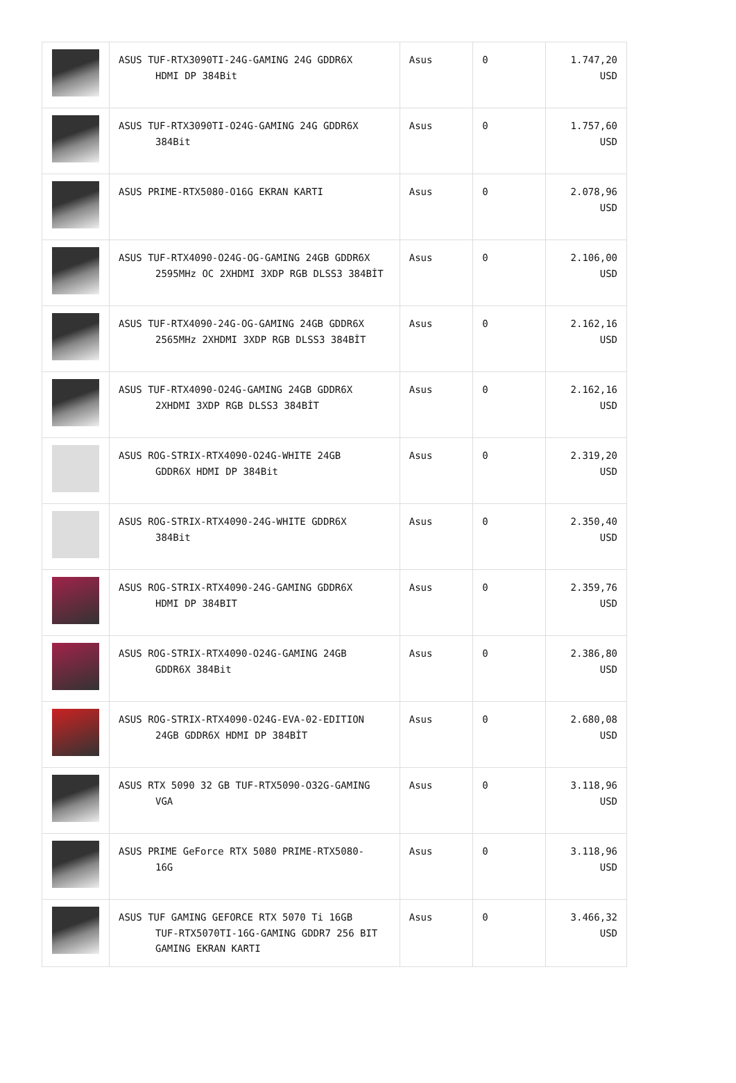| | ASUS TUF-RTX3090TI-24G-GAMING 24G GDDR6X HDMI DP 384Bit | Asus | 0 | 1.747,20 USD |
| | ASUS TUF-RTX3090TI-O24G-GAMING 24G GDDR6X 384Bit | Asus | 0 | 1.757,60 USD |
| | ASUS PRIME-RTX5080-O16G EKRAN KARTI | Asus | 0 | 2.078,96 USD |
| | ASUS TUF-RTX4090-O24G-OG-GAMING 24GB GDDR6X 2595MHz OC 2XHDMI 3XDP RGB DLSS3 384BİT | Asus | 0 | 2.106,00 USD |
| | ASUS TUF-RTX4090-24G-OG-GAMING 24GB GDDR6X 2565MHz 2XHDMI 3XDP RGB DLSS3 384BİT | Asus | 0 | 2.162,16 USD |
| | ASUS TUF-RTX4090-O24G-GAMING 24GB GDDR6X 2XHDMI 3XDP RGB DLSS3 384BİT | Asus | 0 | 2.162,16 USD |
| | ASUS ROG-STRIX-RTX4090-O24G-WHITE 24GB GDDR6X HDMI DP 384Bit | Asus | 0 | 2.319,20 USD |
| | ASUS ROG-STRIX-RTX4090-24G-WHITE GDDR6X 384Bit | Asus | 0 | 2.350,40 USD |
| | ASUS ROG-STRIX-RTX4090-24G-GAMING GDDR6X HDMI DP 384BIT | Asus | 0 | 2.359,76 USD |
| | ASUS ROG-STRIX-RTX4090-O24G-GAMING 24GB GDDR6X 384Bit | Asus | 0 | 2.386,80 USD |
| | ASUS ROG-STRIX-RTX4090-O24G-EVA-02-EDITION 24GB GDDR6X HDMI DP 384BİT | Asus | 0 | 2.680,08 USD |
| | ASUS RTX 5090 32 GB TUF-RTX5090-O32G-GAMING VGA | Asus | 0 | 3.118,96 USD |
| | ASUS PRIME GeForce RTX 5080 PRIME-RTX5080- 16G | Asus | 0 | 3.118,96 USD |
| | ASUS TUF GAMING GEFORCE RTX 5070 Ti 16GB TUF-RTX5070TI-16G-GAMING GDDR7 256 BIT GAMING EKRAN KARTI | Asus | 0 | 3.466,32 USD |